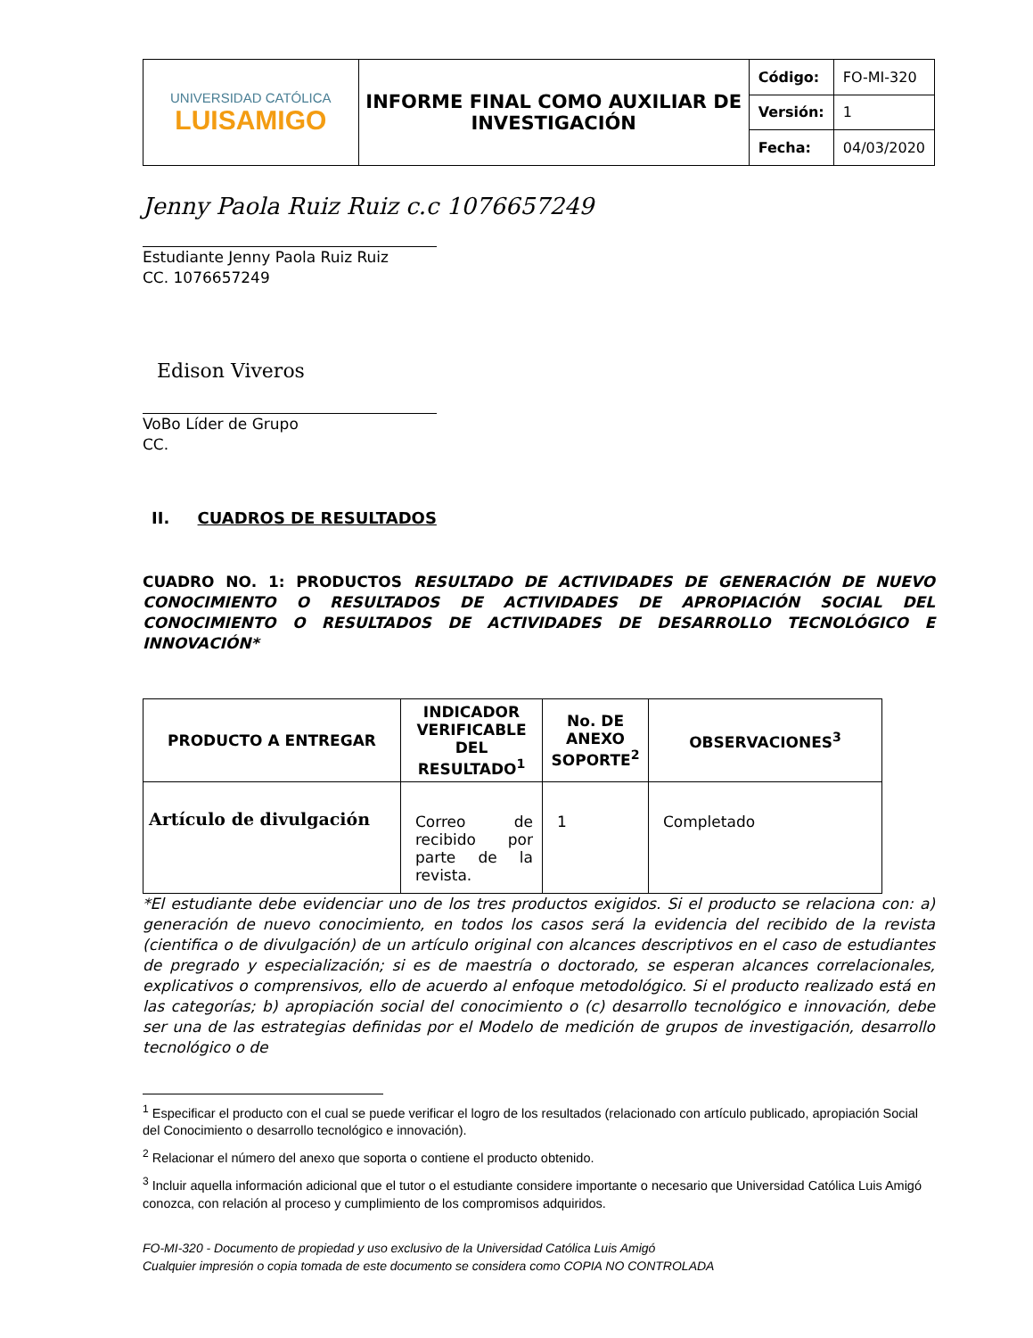| UNIVERSIDAD CATÓLICA LUISAMIGO | INFORME FINAL COMO AUXILIAR DE INVESTIGACIÓN | Código: | FO-MI-320 |
| | | Versión: | 1 |
| | | Fecha: | 04/03/2020 |
Jenny Paola Ruiz Ruiz c.c 1076657249
Estudiante Jenny Paola Ruiz Ruiz
CC. 1076657249
Edison Viveros
VoBo Líder de Grupo
CC.
II. CUADROS DE RESULTADOS
CUADRO NO. 1: PRODUCTOS RESULTADO DE ACTIVIDADES DE GENERACIÓN DE NUEVO CONOCIMIENTO O RESULTADOS DE ACTIVIDADES DE APROPIACIÓN SOCIAL DEL CONOCIMIENTO O RESULTADOS DE ACTIVIDADES DE DESARROLLO TECNOLÓGICO E INNOVACIÓN*
| PRODUCTO A ENTREGAR | INDICADOR VERIFICABLE DEL RESULTADO<sup>1</sup> | No. DE ANEXO SOPORTE<sup>2</sup> | OBSERVACIONES<sup>3</sup> |
| --- | --- | --- | --- |
| Artículo de divulgación | Correo de recibido por parte de la revista. | 1 | Completado |
*El estudiante debe evidenciar uno de los tres productos exigidos. Si el producto se relaciona con: a) generación de nuevo conocimiento, en todos los casos será la evidencia del recibido de la revista (cientifica o de divulgación) de un artículo original con alcances descriptivos en el caso de estudiantes de pregrado y especialización; si es de maestría o doctorado, se esperan alcances correlacionales, explicativos o comprensivos, ello de acuerdo al enfoque metodológico. Si el producto realizado está en las categorías; b) apropiación social del conocimiento o (c) desarrollo tecnológico e innovación, debe ser una de las estrategias definidas por el Modelo de medición de grupos de investigación, desarrollo tecnológico o de
<sup>1</sup> Especificar el producto con el cual se puede verificar el logro de los resultados (relacionado con artículo publicado, apropiación Social del Conocimiento o desarrollo tecnológico e innovación).
<sup>2</sup> Relacionar el número del anexo que soporta o contiene el producto obtenido.
<sup>3</sup> Incluir aquella información adicional que el tutor o el estudiante considere importante o necesario que Universidad Católica Luis Amigó conozca, con relación al proceso y cumplimiento de los compromisos adquiridos.
FO-MI-320 - Documento de propiedad y uso exclusivo de la Universidad Católica Luis Amigó
Cualquier impresión o copia tomada de este documento se considera como COPIA NO CONTROLADA